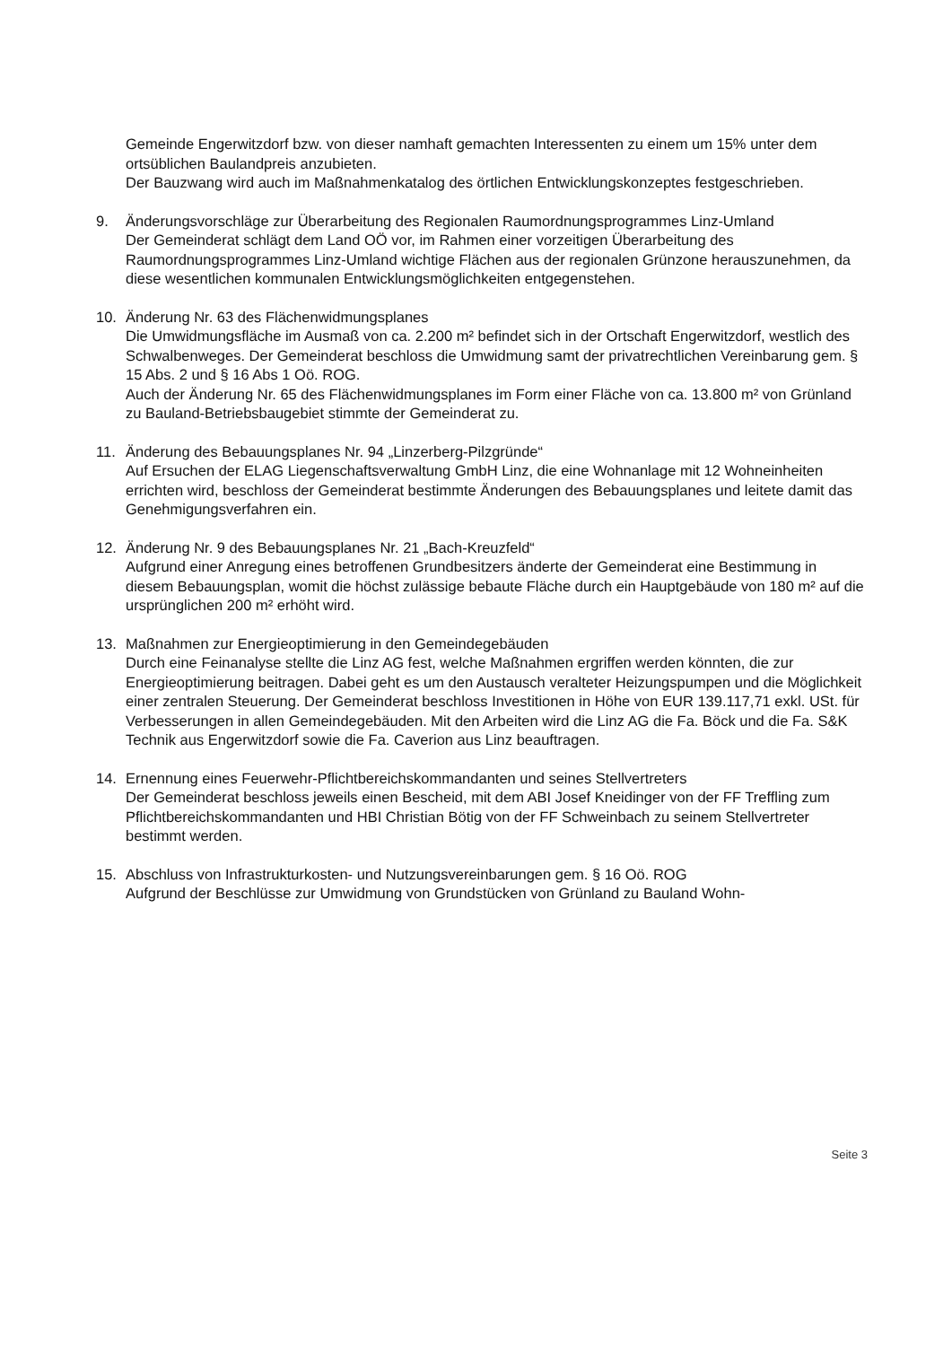Gemeinde Engerwitzdorf bzw. von dieser namhaft gemachten Interessenten zu einem um 15% unter dem ortsüblichen Baulandpreis anzubieten.
Der Bauzwang wird auch im Maßnahmenkatalog des örtlichen Entwicklungskonzeptes festgeschrieben.
9. Änderungsvorschläge zur Überarbeitung des Regionalen Raumordnungsprogrammes Linz-Umland
Der Gemeinderat schlägt dem Land OÖ vor, im Rahmen einer vorzeitigen Überarbeitung des Raumordnungsprogrammes Linz-Umland wichtige Flächen aus der regionalen Grünzone herauszunehmen, da diese wesentlichen kommunalen Entwicklungsmöglichkeiten entgegenstehen.
10. Änderung Nr. 63 des Flächenwidmungsplanes
Die Umwidmungsfläche im Ausmaß von ca. 2.200 m² befindet sich in der Ortschaft Engerwitzdorf, westlich des Schwalbenweges. Der Gemeinderat beschloss die Umwidmung samt der privatrechtlichen Vereinbarung gem. § 15 Abs. 2 und § 16 Abs 1 Oö. ROG.
Auch der Änderung Nr. 65 des Flächenwidmungsplanes im Form einer Fläche von ca. 13.800 m² von Grünland zu Bauland-Betriebsbaugebiet stimmte der Gemeinderat zu.
11. Änderung des Bebauungsplanes Nr. 94 „Linzerberg-Pilzgründe“
Auf Ersuchen der ELAG Liegenschaftsverwaltung GmbH Linz, die eine Wohnanlage mit 12 Wohneinheiten errichten wird, beschloss der Gemeinderat bestimmte Änderungen des Bebauungsplanes und leitete damit das Genehmigungsverfahren ein.
12. Änderung Nr. 9 des Bebauungsplanes Nr. 21 „Bach-Kreuzfeld“
Aufgrund einer Anregung eines betroffenen Grundbesitzers änderte der Gemeinderat eine Bestimmung in diesem Bebauungsplan, womit die höchst zulässige bebaute Fläche durch ein Hauptgebäude von 180 m² auf die ursprünglichen 200 m² erhöht wird.
13. Maßnahmen zur Energieoptimierung in den Gemeindegebäuden
Durch eine Feinanalyse stellte die Linz AG fest, welche Maßnahmen ergriffen werden könnten, die zur Energieoptimierung beitragen. Dabei geht es um den Austausch veralteter Heizungspumpen und die Möglichkeit einer zentralen Steuerung. Der Gemeinderat beschloss Investitionen in Höhe von EUR 139.117,71 exkl. USt. für Verbesserungen in allen Gemeindegebäuden. Mit den Arbeiten wird die Linz AG die Fa. Böck und die Fa. S&K Technik aus Engerwitzdorf sowie die Fa. Caverion aus Linz beauftragen.
14. Ernennung eines Feuerwehr-Pflichtbereichskommandanten und seines Stellvertreters
Der Gemeinderat beschloss jeweils einen Bescheid, mit dem ABI Josef Kneidinger von der FF Treffling zum Pflichtbereichskommandanten und HBI Christian Bötig von der FF Schweinbach zu seinem Stellvertreter bestimmt werden.
15. Abschluss von Infrastrukturkosten- und Nutzungsvereinbarungen gem. § 16 Oö. ROG
Aufgrund der Beschlüsse zur Umwidmung von Grundstücken von Grünland zu Bauland Wohn-
Seite 3